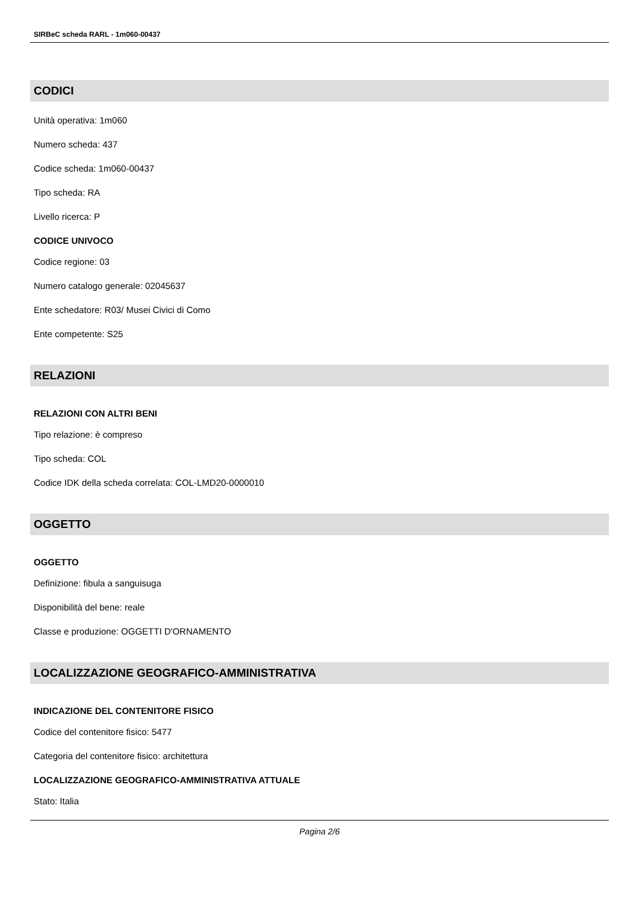SIRBeC scheda RARL - 1m060-00437
CODICI
Unità operativa: 1m060
Numero scheda: 437
Codice scheda: 1m060-00437
Tipo scheda: RA
Livello ricerca: P
CODICE UNIVOCO
Codice regione: 03
Numero catalogo generale: 02045637
Ente schedatore: R03/ Musei Civici di Como
Ente competente: S25
RELAZIONI
RELAZIONI CON ALTRI BENI
Tipo relazione: è compreso
Tipo scheda: COL
Codice IDK della scheda correlata: COL-LMD20-0000010
OGGETTO
OGGETTO
Definizione: fibula a sanguisuga
Disponibilità del bene: reale
Classe e produzione: OGGETTI D'ORNAMENTO
LOCALIZZAZIONE GEOGRAFICO-AMMINISTRATIVA
INDICAZIONE DEL CONTENITORE FISICO
Codice del contenitore fisico: 5477
Categoria del contenitore fisico: architettura
LOCALIZZAZIONE GEOGRAFICO-AMMINISTRATIVA ATTUALE
Stato: Italia
Pagina 2/6